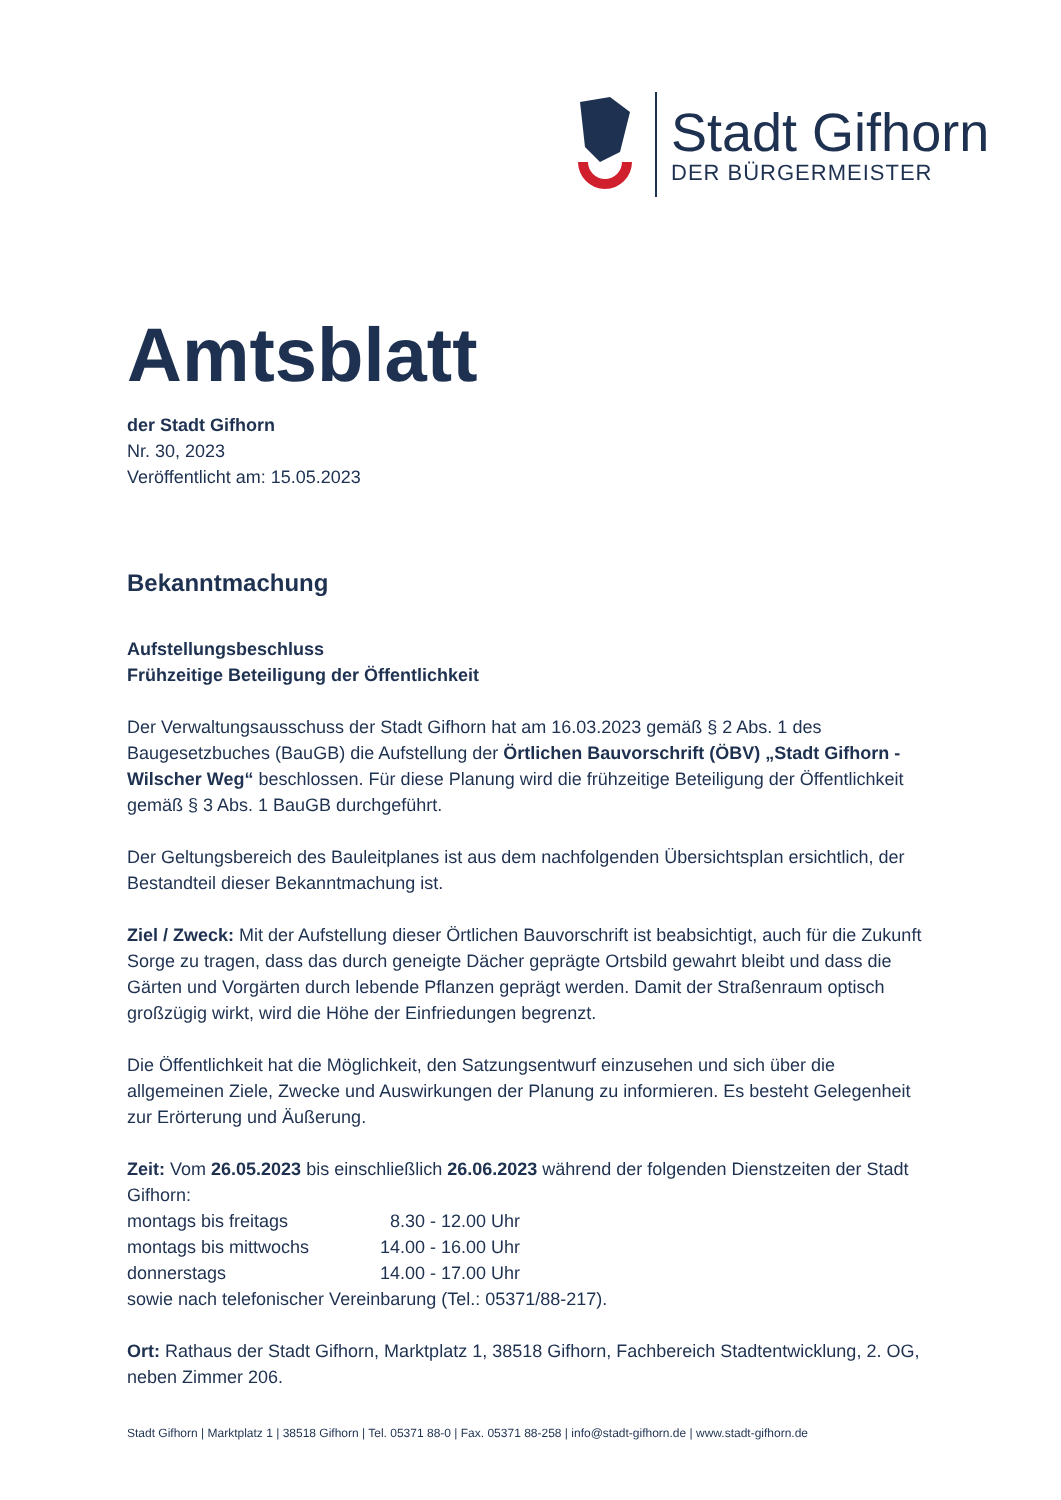Stadt Gifhorn
DER BÜRGERMEISTER
Amtsblatt
der Stadt Gifhorn
Nr. 30, 2023
Veröffentlicht am: 15.05.2023
Bekanntmachung
Aufstellungsbeschluss
Frühzeitige Beteiligung der Öffentlichkeit
Der Verwaltungsausschuss der Stadt Gifhorn hat am 16.03.2023 gemäß § 2 Abs. 1 des Baugesetzbuches (BauGB) die Aufstellung der Örtlichen Bauvorschrift (ÖBV) „Stadt Gifhorn - Wilscher Weg“ beschlossen. Für diese Planung wird die frühzeitige Beteiligung der Öffentlichkeit gemäß § 3 Abs. 1 BauGB durchgeführt.
Der Geltungsbereich des Bauleitplanes ist aus dem nachfolgenden Übersichtsplan ersichtlich, der Bestandteil dieser Bekanntmachung ist.
Ziel / Zweck: Mit der Aufstellung dieser Örtlichen Bauvorschrift ist beabsichtigt, auch für die Zukunft Sorge zu tragen, dass das durch geneigte Dächer geprägte Ortsbild gewahrt bleibt und dass die Gärten und Vorgärten durch lebende Pflanzen geprägt werden. Damit der Straßenraum optisch großzügig wirkt, wird die Höhe der Einfriedungen begrenzt.
Die Öffentlichkeit hat die Möglichkeit, den Satzungsentwurf einzusehen und sich über die allgemeinen Ziele, Zwecke und Auswirkungen der Planung zu informieren. Es besteht Gelegenheit zur Erörterung und Äußerung.
Zeit: Vom 26.05.2023 bis einschließlich 26.06.2023 während der folgenden Dienstzeiten der Stadt Gifhorn:
| montags bis freitags | 8.30 - 12.00 Uhr |
| montags bis mittwochs | 14.00 - 16.00 Uhr |
| donnerstags | 14.00 - 17.00 Uhr |
sowie nach telefonischer Vereinbarung (Tel.: 05371/88-217).
Ort: Rathaus der Stadt Gifhorn, Marktplatz 1, 38518 Gifhorn, Fachbereich Stadtentwicklung, 2. OG, neben Zimmer 206.
Stadt Gifhorn | Marktplatz 1 | 38518 Gifhorn | Tel. 05371 88-0 | Fax. 05371 88-258 | info@stadt-gifhorn.de | www.stadt-gifhorn.de